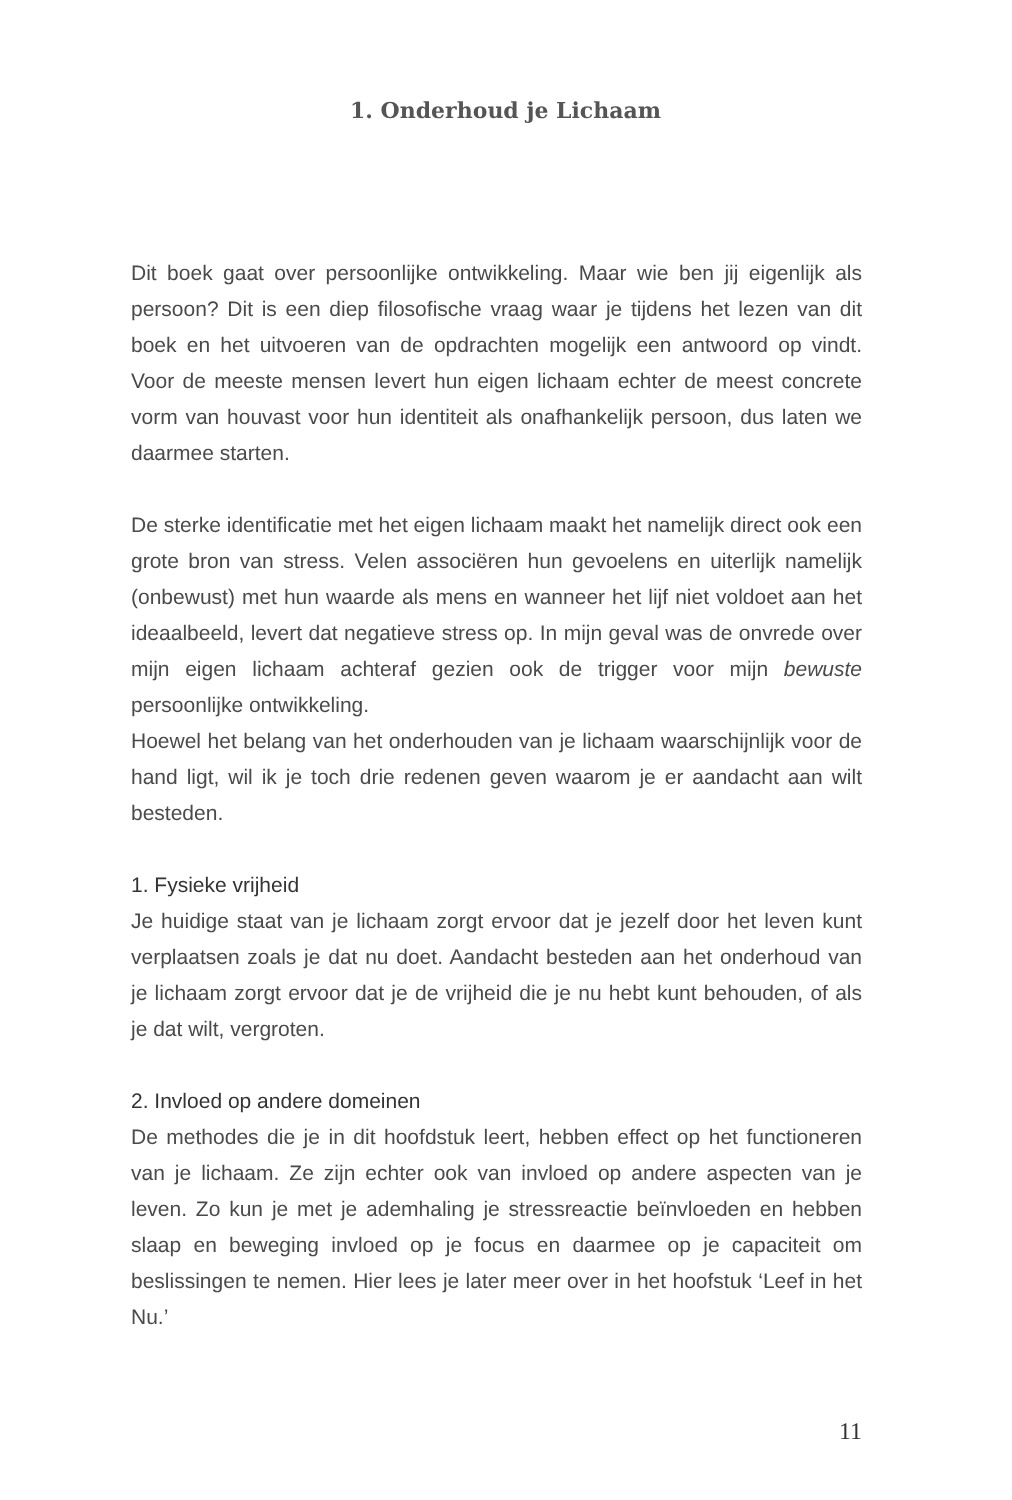1. Onderhoud je Lichaam
Dit boek gaat over persoonlijke ontwikkeling. Maar wie ben jij eigenlijk als persoon? Dit is een diep filosofische vraag waar je tijdens het lezen van dit boek en het uitvoeren van de opdrachten mogelijk een antwoord op vindt. Voor de meeste mensen levert hun eigen lichaam echter de meest concrete vorm van houvast voor hun identiteit als onafhankelijk persoon, dus laten we daarmee starten.
De sterke identificatie met het eigen lichaam maakt het namelijk direct ook een grote bron van stress. Velen associëren hun gevoelens en uiterlijk namelijk (onbewust) met hun waarde als mens en wanneer het lijf niet voldoet aan het ideaalbeeld, levert dat negatieve stress op. In mijn geval was de onvrede over mijn eigen lichaam achteraf gezien ook de trigger voor mijn bewuste persoonlijke ontwikkeling.
Hoewel het belang van het onderhouden van je lichaam waarschijnlijk voor de hand ligt, wil ik je toch drie redenen geven waarom je er aandacht aan wilt besteden.
1. Fysieke vrijheid
Je huidige staat van je lichaam zorgt ervoor dat je jezelf door het leven kunt verplaatsen zoals je dat nu doet. Aandacht besteden aan het onderhoud van je lichaam zorgt ervoor dat je de vrijheid die je nu hebt kunt behouden, of als je dat wilt, vergroten.
2. Invloed op andere domeinen
De methodes die je in dit hoofdstuk leert, hebben effect op het functioneren van je lichaam. Ze zijn echter ook van invloed op andere aspecten van je leven. Zo kun je met je ademhaling je stressreactie beïnvloeden en hebben slaap en beweging invloed op je focus en daarmee op je capaciteit om beslissingen te nemen. Hier lees je later meer over in het hoofstuk ‘Leef in het Nu.’
11